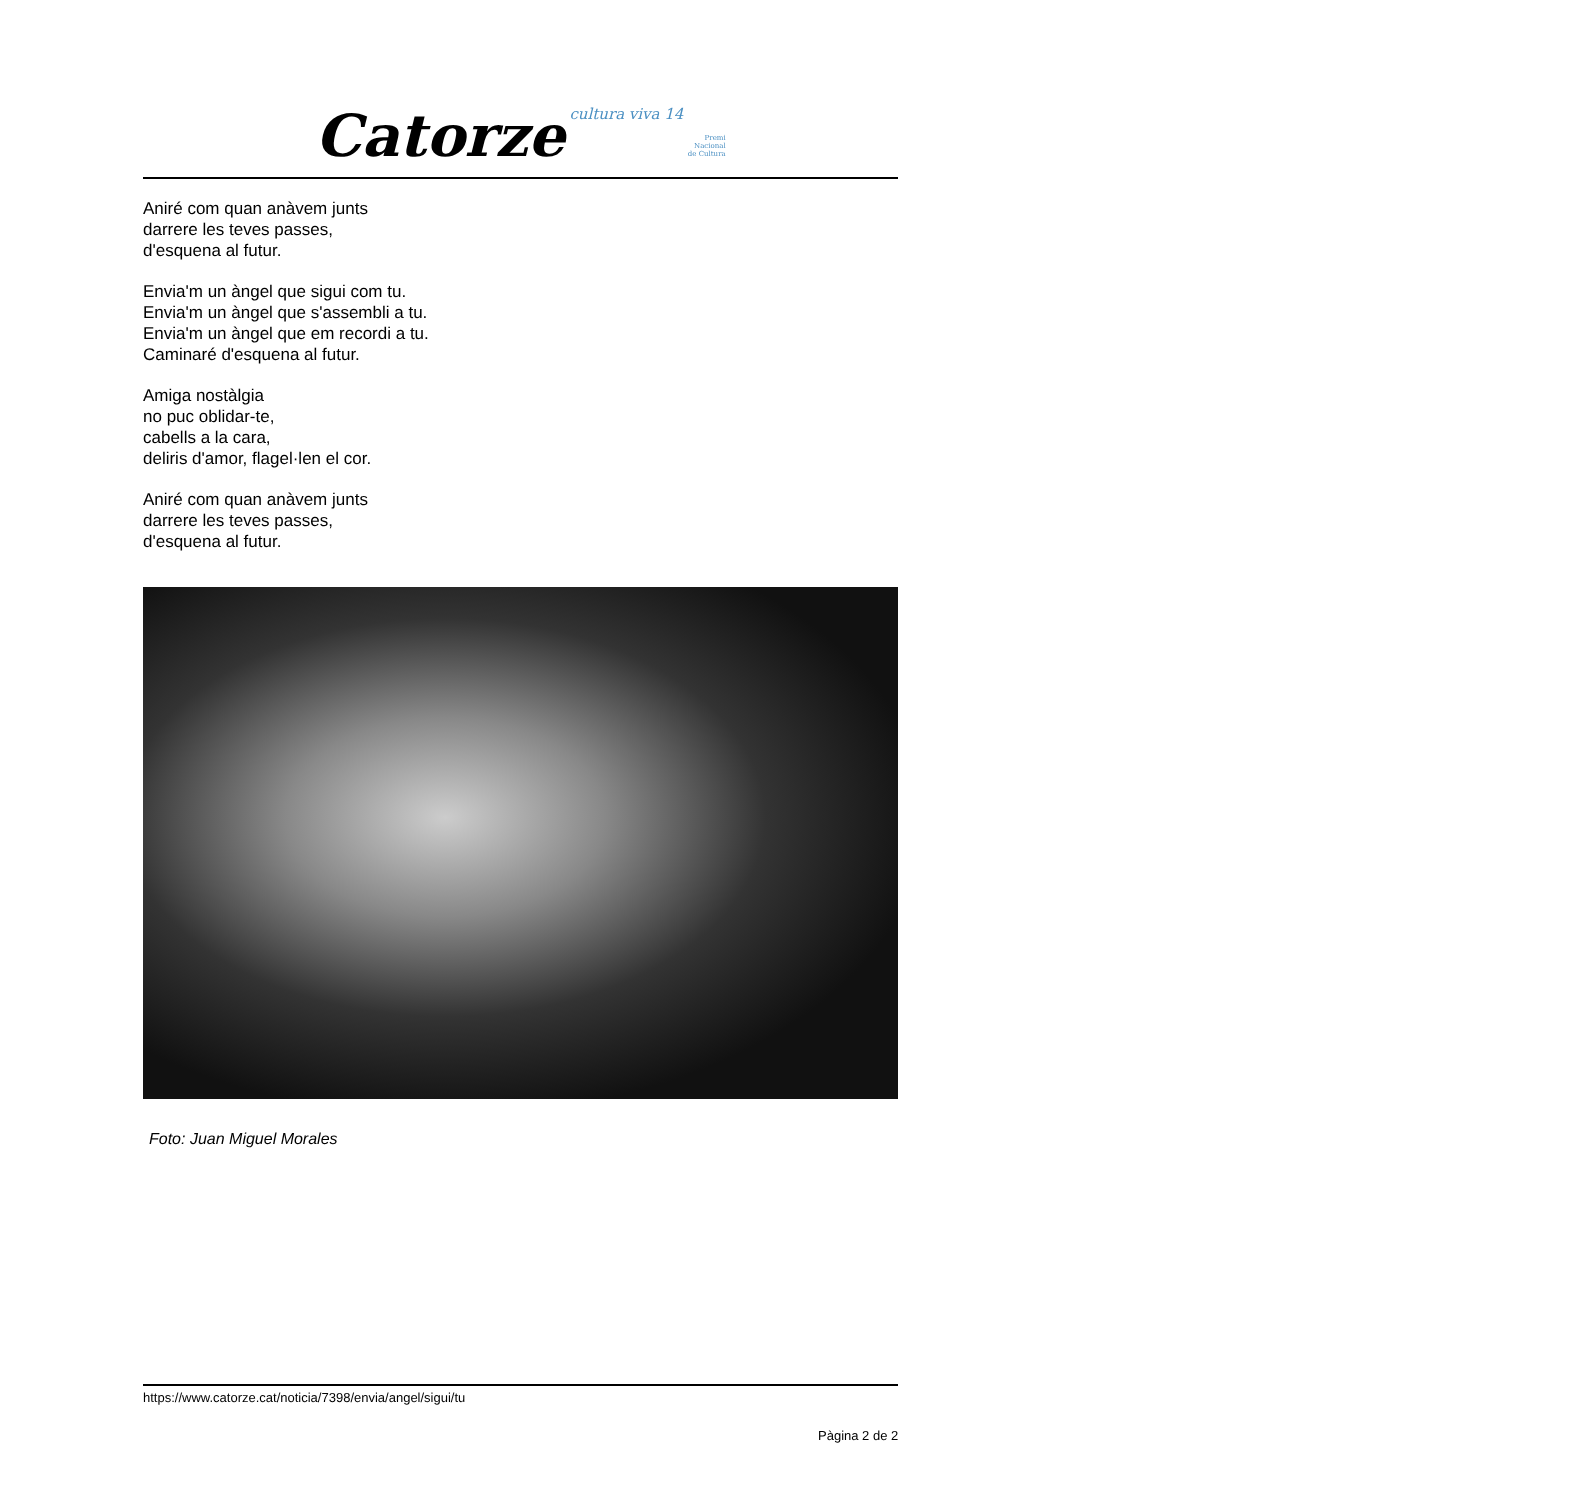Catorze cultura viva 14 Premi
Nacional
de Cultura
Aniré com quan anàvem junts
darrere les teves passes,
d'esquena al futur.
Envia'm un àngel que sigui com tu.
Envia'm un àngel que s'assembli a tu.
Envia'm un àngel que em recordi a tu.
Caminaré d'esquena al futur.
Amiga nostàlgia
no puc oblidar-te,
cabells a la cara,
deliris d'amor, flagel·len el cor.
Aniré com quan anàvem junts
darrere les teves passes,
d'esquena al futur.
Foto: Juan Miguel Morales
https://www.catorze.cat/noticia/7398/envia/angel/sigui/tu
Pàgina 2 de 2